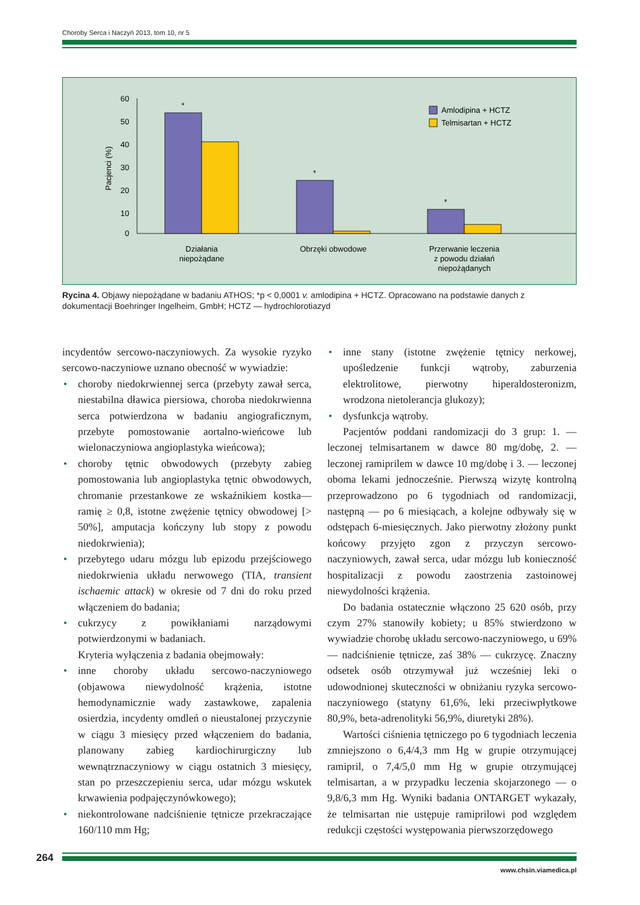Choroby Serca i Naczyń 2013, tom 10, nr 5
60
50
40
30
20
10
0
Pacjenci (%)
*
*
*
Działania
niepożądane
Obrzęki obwodowe
Przerwanie leczenia
z powodu działań
niepożądanych
Amlodipina + HCTZ
Telmisartan + HCTZ
Rycina 4. Objawy niepożądane w badaniu ATHOS; *p < 0,0001 v. amlodipina + HCTZ. Opracowano na podstawie danych z dokumentacji Boehringer Ingelheim, GmbH; HCTZ — hydrochlorotiazyd
incydentów sercowo-naczyniowych. Za wysokie ryzyko sercowo-naczyniowe uznano obecność w wywiadzie:
• choroby niedokrwiennej serca (przebyty zawał serca, niestabilna dławica piersiowa, choroba niedokrwienna serca potwierdzona w badaniu angiograficznym, przebyte pomostowanie aortalno-wieńcowe lub wielonaczyniowa angioplastyka wieńcowa);
• choroby tętnic obwodowych (przebyty zabieg pomostowania lub angioplastyka tętnic obwodowych, chromanie przestankowe ze wskaźnikiem kostka––ramię ≥ 0,8, istotne zwężenie tętnicy obwodowej [> 50%], amputacja kończyny lub stopy z powodu niedokrwienia);
• przebytego udaru mózgu lub epizodu przejściowego niedokrwienia układu nerwowego (TIA, transient ischaemic attack) w okresie od 7 dni do roku przed włączeniem do badania;
• cukrzycy z powikłaniami narządowymi potwierdzonymi w badaniach.
Kryteria wyłączenia z badania obejmowały:
• inne choroby układu sercowo-naczyniowego (objawowa niewydolność krążenia, istotne hemodynamicznie wady zastawkowe, zapalenia osierdzia, incydenty omdleń o nieustalonej przyczynie w ciągu 3 miesięcy przed włączeniem do badania, planowany zabieg kardiochirurgiczny lub wewnątrznaczyniowy w ciągu ostatnich 3 miesięcy, stan po przeszczepieniu serca, udar mózgu wskutek krwawienia podpajęczynówkowego);
• niekontrolowane nadciśnienie tętnicze przekraczające 160/110 mm Hg;
• inne stany (istotne zwężenie tętnicy nerkowej, upośledzenie funkcji wątroby, zaburzenia elektrolitowe, pierwotny hiperaldosteronizm, wrodzona nietolerancja glukozy);
• dysfunkcja wątroby.
Pacjentów poddani randomizacji do 3 grup: 1. — leczonej telmisartanem w dawce 80 mg/dobę, 2. — leczonej ramiprilem w dawce 10 mg/dobę i 3. — leczonej oboma lekami jednocześnie. Pierwszą wizytę kontrolną przeprowadzono po 6 tygodniach od randomizacji, następną — po 6 miesiącach, a kolejne odbywały się w odstępach 6-miesięcznych. Jako pierwotny złożony punkt końcowy przyjęto zgon z przyczyn sercowo-naczyniowych, zawał serca, udar mózgu lub konieczność hospitalizacji z powodu zaostrzenia zastoinowej niewydolności krążenia.
Do badania ostatecznie włączono 25 620 osób, przy czym 27% stanowiły kobiety; u 85% stwierdzono w wywiadzie chorobę układu sercowo-naczyniowego, u 69% — nadciśnienie tętnicze, zaś 38% — cukrzycę. Znaczny odsetek osób otrzymywał już wcześniej leki o udowodnionej skuteczności w obniżaniu ryzyka sercowo-naczyniowego (statyny 61,6%, leki przeciwpłytkowe 80,9%, beta-adrenolityki 56,9%, diuretyki 28%).
Wartości ciśnienia tętniczego po 6 tygodniach leczenia zmniejszono o 6,4/4,3 mm Hg w grupie otrzymującej ramipril, o 7,4/5,0 mm Hg w grupie otrzymującej telmisartan, a w przypadku leczenia skojarzonego — o 9,8/6,3 mm Hg. Wyniki badania ONTARGET wykazały, że telmisartan nie ustępuje ramiprilowi pod względem redukcji częstości występowania pierwszorzędowego
264
www.chsin.viamedica.pl